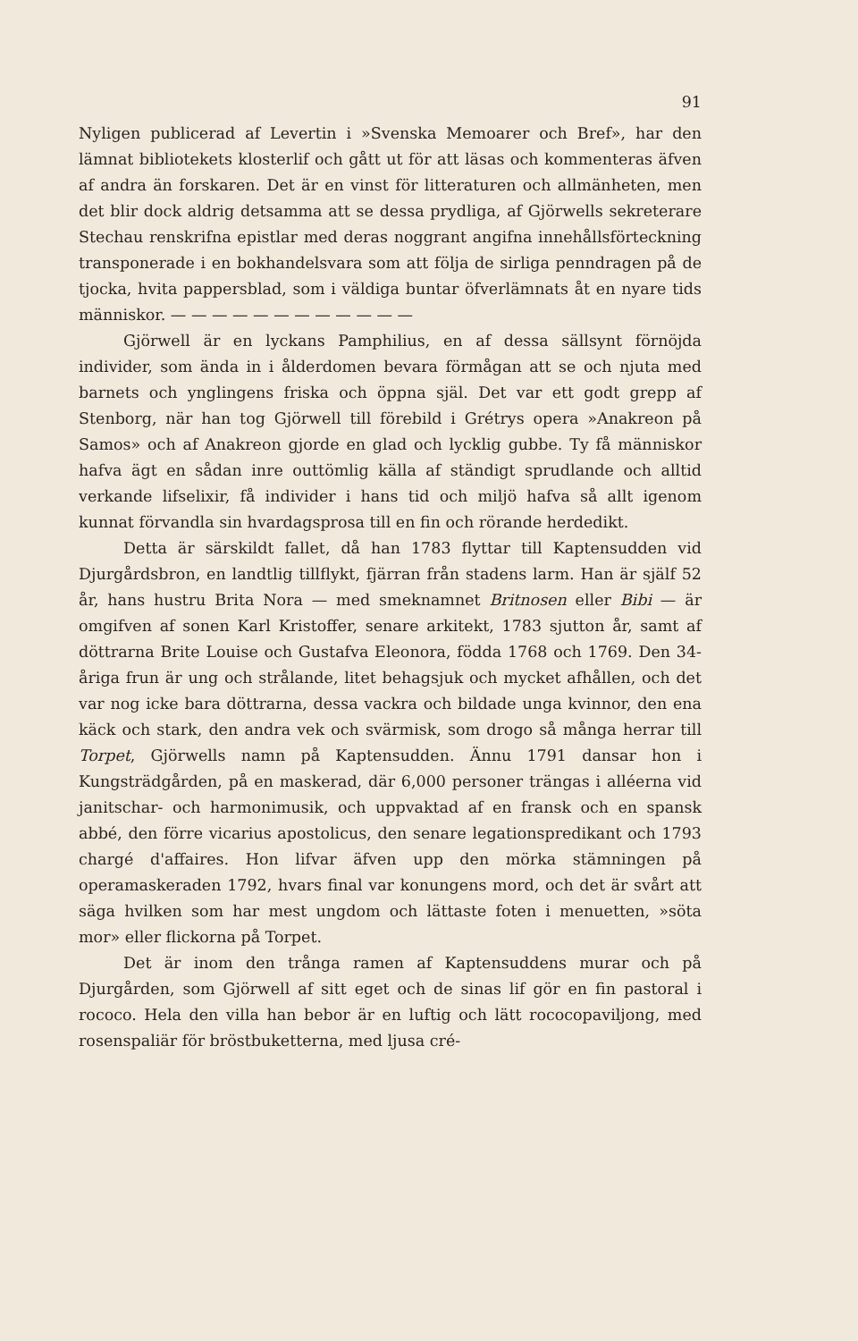91
Nyligen publicerad af Levertin i »Svenska Memoarer och Bref», har den lämnat bibliotekets klosterlif och gått ut för att läsas och kommenteras äfven af andra än forskaren. Det är en vinst för litteraturen och allmänheten, men det blir dock aldrig detsamma att se dessa prydliga, af Gjörwells sekreterare Stechau renskrifna epistlar med deras noggrant angifna innehållsförteckning transponerade i en bokhandelsvara som att följa de sirliga penndragen på de tjocka, hvita pappersblad, som i väldiga buntar öfverlämnats åt en nyare tids människor. — — — — — — — — — — — —
Gjörwell är en lyckans Pamphilius, en af dessa sällsynt förnöjda individer, som ända in i ålderdomen bevara förmågan att se och njuta med barnets och ynglingens friska och öppna själ. Det var ett godt grepp af Stenborg, när han tog Gjörwell till förebild i Grétrys opera »Anakreon på Samos» och af Anakreon gjorde en glad och lycklig gubbe. Ty få människor hafva ägt en sådan inre outtömlig källa af ständigt sprudlande och alltid verkande lifselixir, få individer i hans tid och miljö hafva så allt igenom kunnat förvandla sin hvardagsprosa till en fin och rörande herdedikt.
Detta är särskildt fallet, då han 1783 flyttar till Kaptensudden vid Djurgårdsbron, en landtlig tillflykt, fjärran från stadens larm. Han är själf 52 år, hans hustru Brita Nora — med smeknamnet Britnosen eller Bibi — är omgifven af sonen Karl Kristoffer, senare arkitekt, 1783 sjutton år, samt af döttrarna Brite Louise och Gustafva Eleonora, födda 1768 och 1769. Den 34-åriga frun är ung och strålande, litet behagsjuk och mycket afhållen, och det var nog icke bara döttrarna, dessa vackra och bildade unga kvinnor, den ena käck och stark, den andra vek och svärmisk, som drogo så många herrar till Torpet, Gjörwells namn på Kaptensudden. Ännu 1791 dansar hon i Kungsträdgården, på en maskerad, där 6,000 personer trängas i alléerna vid janitschar- och harmonimusik, och uppvaktad af en fransk och en spansk abbé, den förre vicarius apostolicus, den senare legationspredikant och 1793 chargé d'affaires. Hon lifvar äfven upp den mörka stämningen på operamaskeraden 1792, hvars final var konungens mord, och det är svårt att säga hvilken som har mest ungdom och lättaste foten i menuetten, »söta mor» eller flickorna på Torpet.
Det är inom den trånga ramen af Kaptensuddens murar och på Djurgården, som Gjörwell af sitt eget och de sinas lif gör en fin pastoral i rococo. Hela den villa han bebor är en luftig och lätt rococopaviljong, med rosenspaliär för bröstbuketterna, med ljusa cré-